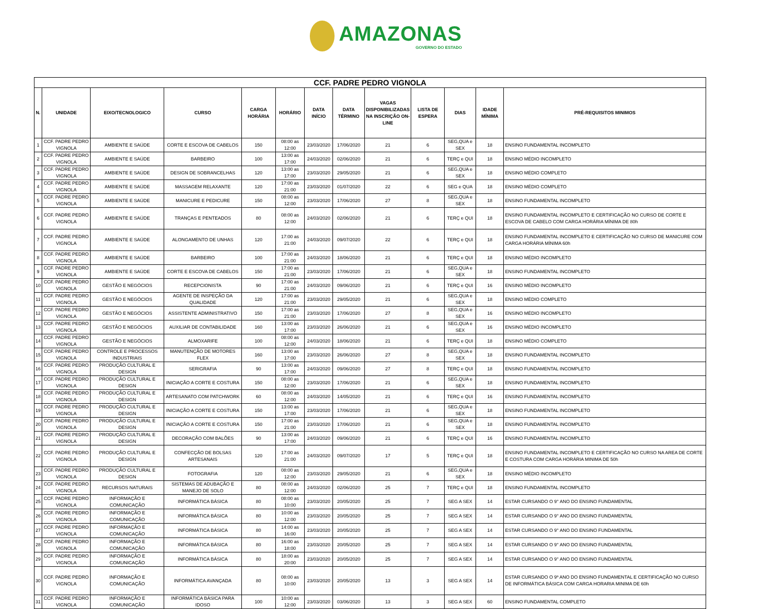AMAZONAS
GOVERNO DO ESTADO
| CCF. PADRE PEDRO VIGNOLA | | | | | | | | | | | | |
| --- | --- | --- | --- | --- | --- | --- | --- | --- | --- | --- | --- | --- |
| N. | UNIDADE | EIXO/TECNOLOGICO | CURSO | CARGA HORÁRIA | HORÁRIO | DATA INÍCIO | DATA TÉRMINO | VAGAS DISPONIBILIZADAS NA INSCRIÇÃO ON-LINE | LISTA DE ESPERA | DIAS | IDADE MÍNIMA | PRÉ-REQUISITOS MINIMOS |
| 1 | CCF. PADRE PEDRO VIGNOLA | AMBIENTE E SAÚDE | CORTE E ESCOVA DE CABELOS | 150 | 08:00 as 12:00 | 23/03/2020 | 17/06/2020 | 21 | 6 | SEG,QUA e SEX | 18 | ENSINO FUNDAMENTAL INCOMPLETO |
| 2 | CCF. PADRE PEDRO VIGNOLA | AMBIENTE E SAÚDE | BARBEIRO | 100 | 13:00 as 17:00 | 24/03/2020 | 02/06/2020 | 21 | 6 | TERÇ e QUI | 18 | ENSINO MÉDIO INCOMPLETO |
| 3 | CCF. PADRE PEDRO VIGNOLA | AMBIENTE E SAÚDE | DESIGN DE SOBRANCELHAS | 120 | 13:00 as 17:00 | 23/03/2020 | 29/05/2020 | 21 | 6 | SEG,QUA e SEX | 18 | ENSINO MÉDIO COMPLETO |
| 4 | CCF. PADRE PEDRO VIGNOLA | AMBIENTE E SAÚDE | MASSAGEM RELAXANTE | 120 | 17:00 as 21:00 | 23/03/2020 | 01/07/2020 | 22 | 6 | SEG e QUA | 18 | ENSINO MÉDIO COMPLETO |
| 5 | CCF. PADRE PEDRO VIGNOLA | AMBIENTE E SAÚDE | MANICURE E PEDICURE | 150 | 08:00 as 12:00 | 23/03/2020 | 17/06/2020 | 27 | 8 | SEG,QUA e SEX | 18 | ENSINO FUNDAMENTAL INCOMPLETO |
| 6 | CCF. PADRE PEDRO VIGNOLA | AMBIENTE E SAÚDE | TRANÇAS E PENTEADOS | 80 | 08:00 as 12:00 | 24/03/2020 | 02/06/2020 | 21 | 6 | TERÇ e QUI | 18 | ENSINO FUNDAMENTAL INCOMPLETO E CERTIFICAÇÃO NO CURSO DE CORTE E ESCOVA DE CABELO COM CARGA HORÁRIA MÍNIMA DE 80h |
| 7 | CCF. PADRE PEDRO VIGNOLA | AMBIENTE E SAÚDE | ALONGAMENTO DE UNHAS | 120 | 17:00 as 21:00 | 24/03/2020 | 09/07/2020 | 22 | 6 | TERÇ e QUI | 18 | ENSINO FUNDAMENTAL INCOMPLETO E CERTIFICAÇÃO NO CURSO DE MANICURE COM CARGA HORÁRIA MÍNIMA 60h |
| 8 | CCF. PADRE PEDRO VIGNOLA | AMBIENTE E SAÚDE | BARBEIRO | 100 | 17:00 as 21:00 | 24/03/2020 | 18/06/2020 | 21 | 6 | TERÇ e QUI | 18 | ENSINO MÉDIO INCOMPLETO |
| 9 | CCF. PADRE PEDRO VIGNOLA | AMBIENTE E SAÚDE | CORTE E ESCOVA DE CABELOS | 150 | 17:00 as 21:00 | 23/03/2020 | 17/06/2020 | 21 | 6 | SEG,QUA e SEX | 18 | ENSINO FUNDAMENTAL INCOMPLETO |
| 10 | CCF. PADRE PEDRO VIGNOLA | GESTÃO E NEGÓCIOS | RECEPCIONISTA | 90 | 17:00 as 21:00 | 24/03/2020 | 09/06/2020 | 21 | 6 | TERÇ e QUI | 16 | ENSINO MÉDIO INCOMPLETO |
| 11 | CCF. PADRE PEDRO VIGNOLA | GESTÃO E NEGÓCIOS | AGENTE DE INSPEÇÃO DA QUALIDADE | 120 | 17:00 as 21:00 | 23/03/2020 | 29/05/2020 | 21 | 6 | SEG,QUA e SEX | 18 | ENSINO MÉDIO COMPLETO |
| 12 | CCF. PADRE PEDRO VIGNOLA | GESTÃO E NEGÓCIOS | ASSISTENTE ADMINISTRATIVO | 150 | 17:00 as 21:00 | 23/03/2020 | 17/06/2020 | 27 | 8 | SEG,QUA e SEX | 16 | ENSINO MÉDIO INCOMPLETO |
| 13 | CCF. PADRE PEDRO VIGNOLA | GESTÃO E NEGÓCIOS | AUXILIAR DE CONTABILIDADE | 160 | 13:00 as 17:00 | 23/03/2020 | 26/06/2020 | 21 | 6 | SEG,QUA e SEX | 16 | ENSINO MÉDIO INCOMPLETO |
| 14 | CCF. PADRE PEDRO VIGNOLA | GESTÃO E NEGÓCIOS | ALMOXARIFE | 100 | 08:00 as 12:00 | 24/03/2020 | 18/06/2020 | 21 | 6 | TERÇ e QUI | 18 | ENSINO MÉDIO COMPLETO |
| 15 | CCF. PADRE PEDRO VIGNOLA | CONTROLE E PROCESSOS INDUSTRIAIS | MANUTENÇÃO DE MOTORES FLEX | 160 | 13:00 as 17:00 | 23/03/2020 | 26/06/2020 | 27 | 8 | SEG,QUA e SEX | 18 | ENSINO FUNDAMENTAL INCOMPLETO |
| 16 | CCF. PADRE PEDRO VIGNOLA | PRODUÇÃO CULTURAL E DESIGN | SERIGRAFIA | 90 | 13:00 as 17:00 | 24/03/2020 | 09/06/2020 | 27 | 8 | TERÇ e QUI | 18 | ENSINO FUNDAMENTAL INCOMPLETO |
| 17 | CCF. PADRE PEDRO VIGNOLA | PRODUÇÃO CULTURAL E DESIGN | INICIAÇÃO A CORTE E COSTURA | 150 | 08:00 as 12:00 | 23/03/2020 | 17/06/2020 | 21 | 6 | SEG,QUA e SEX | 18 | ENSINO FUNDAMENTAL INCOMPLETO |
| 18 | CCF. PADRE PEDRO VIGNOLA | PRODUÇÃO CULTURAL E DESIGN | ARTESANATO COM PATCHWORK | 60 | 08:00 as 12:00 | 24/03/2020 | 14/05/2020 | 21 | 6 | TERÇ e QUI | 16 | ENSINO FUNDAMENTAL INCOMPLETO |
| 19 | CCF. PADRE PEDRO VIGNOLA | PRODUÇÃO CULTURAL E DESIGN | INICIAÇÃO A CORTE E COSTURA | 150 | 13:00 as 17:00 | 23/03/2020 | 17/06/2020 | 21 | 6 | SEG,QUA e SEX | 18 | ENSINO FUNDAMENTAL INCOMPLETO |
| 20 | CCF. PADRE PEDRO VIGNOLA | PRODUÇÃO CULTURAL E DESIGN | INICIAÇÃO A CORTE E COSTURA | 150 | 17:00 as 21:00 | 23/03/2020 | 17/06/2020 | 21 | 6 | SEG,QUA e SEX | 18 | ENSINO FUNDAMENTAL INCOMPLETO |
| 21 | CCF. PADRE PEDRO VIGNOLA | PRODUÇÃO CULTURAL E DESIGN | DECORAÇÃO COM BALÕES | 90 | 13:00 as 17:00 | 24/03/2020 | 09/06/2020 | 21 | 6 | TERÇ e QUI | 16 | ENSINO FUNDAMENTAL INCOMPLETO |
| 22 | CCF. PADRE PEDRO VIGNOLA | PRODUÇÃO CULTURAL E DESIGN | CONFECÇÃO DE BOLSAS ARTESANAIS | 120 | 17:00 as 21:00 | 24/03/2020 | 09/07/2020 | 17 | 5 | TERÇ e QUI | 18 | ENSINO FUNDAMENTAL INCOMPLETO E CERTIFICAÇÃO NO CURSO NA AREA DE CORTE E COSTURA COM CARGA HORÁRIA MINIMA DE 50h |
| 23 | CCF. PADRE PEDRO VIGNOLA | PRODUÇÃO CULTURAL E DESIGN | FOTOGRAFIA | 120 | 08:00 as 12:00 | 23/03/2020 | 29/05/2020 | 21 | 6 | SEG,QUA e SEX | 18 | ENSINO MÉDIO INCOMPLETO |
| 24 | CCF. PADRE PEDRO VIGNOLA | RECURSOS NATURAIS | SISTEMAS DE ADUBAÇÃO E MANEJO DE SOLO | 80 | 08:00 as 12:00 | 24/03/2020 | 02/06/2020 | 25 | 7 | TERÇ e QUI | 18 | ENSINO FUNDAMENTAL INCOMPLETO |
| 25 | CCF. PADRE PEDRO VIGNOLA | INFORMAÇÃO E COMUNICAÇÃO | INFORMÁTICA BÁSICA | 80 | 08:00 as 10:00 | 23/03/2020 | 20/05/2020 | 25 | 7 | SEG A SEX | 14 | ESTAR CURSANDO O 9° ANO DO ENSINO FUNDAMENTAL |
| 26 | CCF. PADRE PEDRO VIGNOLA | INFORMAÇÃO E COMUNICAÇÃO | INFORMÁTICA BÁSICA | 80 | 10:00 as 12:00 | 23/03/2020 | 20/05/2020 | 25 | 7 | SEG A SEX | 14 | ESTAR CURSANDO O 9° ANO DO ENSINO FUNDAMENTAL |
| 27 | CCF. PADRE PEDRO VIGNOLA | INFORMAÇÃO E COMUNICAÇÃO | INFORMÁTICA BÁSICA | 80 | 14:00 as 16:00 | 23/03/2020 | 20/05/2020 | 25 | 7 | SEG A SEX | 14 | ESTAR CURSANDO O 9° ANO DO ENSINO FUNDAMENTAL |
| 28 | CCF. PADRE PEDRO VIGNOLA | INFORMAÇÃO E COMUNICAÇÃO | INFORMÁTICA BÁSICA | 80 | 16:00 as 18:00 | 23/03/2020 | 20/05/2020 | 25 | 7 | SEG A SEX | 14 | ESTAR CURSANDO O 9° ANO DO ENSINO FUNDAMENTAL |
| 29 | CCF. PADRE PEDRO VIGNOLA | INFORMAÇÃO E COMUNICAÇÃO | INFORMÁTICA BÁSICA | 80 | 18:00 as 20:00 | 23/03/2020 | 20/05/2020 | 25 | 7 | SEG A SEX | 14 | ESTAR CURSANDO O 9° ANO DO ENSINO FUNDAMENTAL |
| 30 | CCF. PADRE PEDRO VIGNOLA | INFORMAÇÃO E COMUNICAÇÃO | INFORMÁTICA AVANÇADA | 80 | 08:00 as 10:00 | 23/03/2020 | 20/05/2020 | 13 | 3 | SEG A SEX | 14 | ESTAR CURSANDO O 9º ANO DO ENSINO FUNDAMENTAL E CERTIFICAÇÃO NO CURSO DE INFORMÁTICA BÁSICA COM CARGA HORARIA MINIMA DE 60h |
| 31 | CCF. PADRE PEDRO VIGNOLA | INFORMAÇÃO E COMUNICAÇÃO | INFORMÁTICA BÁSICA PARA IDOSO | 100 | 10:00 as 12:00 | 23/03/2020 | 03/06/2020 | 13 | 3 | SEG A SEX | 60 | ENSINO FUNDAMENTAL COMPLETO |